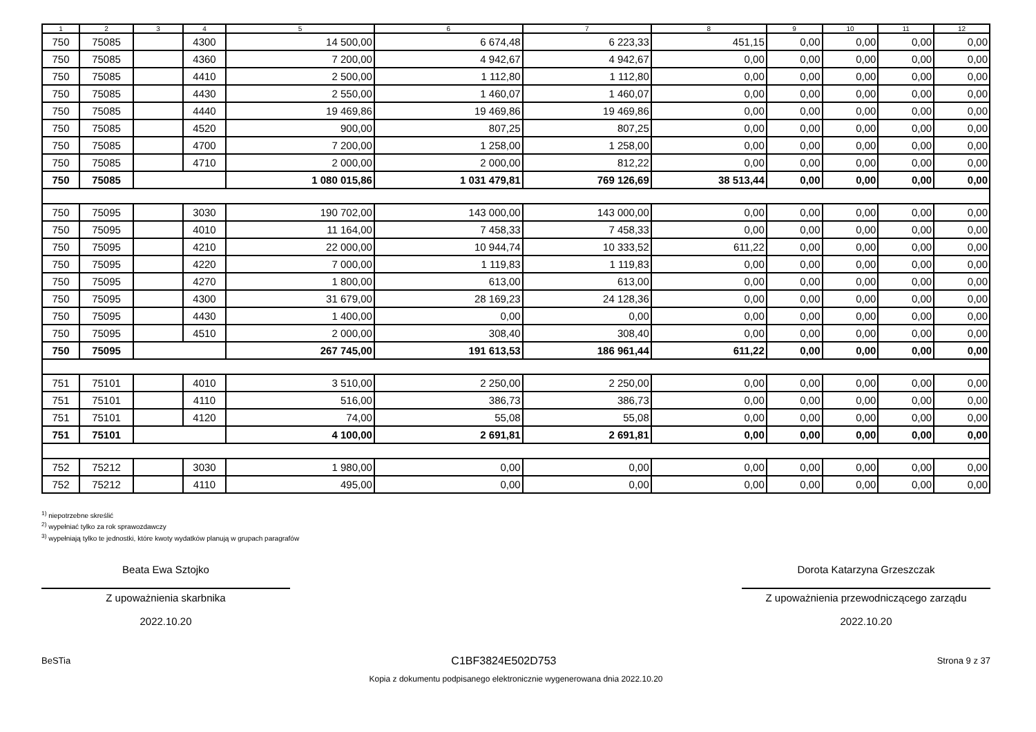| 1 | 2 | 3 | 4 | 5 | 6 | 7 | 8 | 9 | 10 | 11 | 12 |
| --- | --- | --- | --- | --- | --- | --- | --- | --- | --- | --- | --- |
| 750 | 75085 | | 4300 | 14 500,00 | 6 674,48 | 6 223,33 | 451,15 | 0,00 | 0,00 | 0,00 | 0,00 |
| 750 | 75085 | | 4360 | 7 200,00 | 4 942,67 | 4 942,67 | 0,00 | 0,00 | 0,00 | 0,00 | 0,00 |
| 750 | 75085 | | 4410 | 2 500,00 | 1 112,80 | 1 112,80 | 0,00 | 0,00 | 0,00 | 0,00 | 0,00 |
| 750 | 75085 | | 4430 | 2 550,00 | 1 460,07 | 1 460,07 | 0,00 | 0,00 | 0,00 | 0,00 | 0,00 |
| 750 | 75085 | | 4440 | 19 469,86 | 19 469,86 | 19 469,86 | 0,00 | 0,00 | 0,00 | 0,00 | 0,00 |
| 750 | 75085 | | 4520 | 900,00 | 807,25 | 807,25 | 0,00 | 0,00 | 0,00 | 0,00 | 0,00 |
| 750 | 75085 | | 4700 | 7 200,00 | 1 258,00 | 1 258,00 | 0,00 | 0,00 | 0,00 | 0,00 | 0,00 |
| 750 | 75085 | | 4710 | 2 000,00 | 2 000,00 | 812,22 | 0,00 | 0,00 | 0,00 | 0,00 | 0,00 |
| 750 | 75085 | | | 1 080 015,86 | 1 031 479,81 | 769 126,69 | 38 513,44 | 0,00 | 0,00 | 0,00 | 0,00 |
| 750 | 75095 | | 3030 | 190 702,00 | 143 000,00 | 143 000,00 | 0,00 | 0,00 | 0,00 | 0,00 | 0,00 |
| 750 | 75095 | | 4010 | 11 164,00 | 7 458,33 | 7 458,33 | 0,00 | 0,00 | 0,00 | 0,00 | 0,00 |
| 750 | 75095 | | 4210 | 22 000,00 | 10 944,74 | 10 333,52 | 611,22 | 0,00 | 0,00 | 0,00 | 0,00 |
| 750 | 75095 | | 4220 | 7 000,00 | 1 119,83 | 1 119,83 | 0,00 | 0,00 | 0,00 | 0,00 | 0,00 |
| 750 | 75095 | | 4270 | 1 800,00 | 613,00 | 613,00 | 0,00 | 0,00 | 0,00 | 0,00 | 0,00 |
| 750 | 75095 | | 4300 | 31 679,00 | 28 169,23 | 24 128,36 | 0,00 | 0,00 | 0,00 | 0,00 | 0,00 |
| 750 | 75095 | | 4430 | 1 400,00 | 0,00 | 0,00 | 0,00 | 0,00 | 0,00 | 0,00 | 0,00 |
| 750 | 75095 | | 4510 | 2 000,00 | 308,40 | 308,40 | 0,00 | 0,00 | 0,00 | 0,00 | 0,00 |
| 750 | 75095 | | | 267 745,00 | 191 613,53 | 186 961,44 | 611,22 | 0,00 | 0,00 | 0,00 | 0,00 |
| 751 | 75101 | | 4010 | 3 510,00 | 2 250,00 | 2 250,00 | 0,00 | 0,00 | 0,00 | 0,00 | 0,00 |
| 751 | 75101 | | 4110 | 516,00 | 386,73 | 386,73 | 0,00 | 0,00 | 0,00 | 0,00 | 0,00 |
| 751 | 75101 | | 4120 | 74,00 | 55,08 | 55,08 | 0,00 | 0,00 | 0,00 | 0,00 | 0,00 |
| 751 | 75101 | | | 4 100,00 | 2 691,81 | 2 691,81 | 0,00 | 0,00 | 0,00 | 0,00 | 0,00 |
| 752 | 75212 | | 3030 | 1 980,00 | 0,00 | 0,00 | 0,00 | 0,00 | 0,00 | 0,00 | 0,00 |
| 752 | 75212 | | 4110 | 495,00 | 0,00 | 0,00 | 0,00 | 0,00 | 0,00 | 0,00 | 0,00 |
<sup>1)</sup> niepotrzebne skreślić
<sup>2)</sup> wypełniać tylko za rok sprawozdawczy
<sup>3)</sup> wypełniają tylko te jednostki, które kwoty wydatków planują w grupach paragrafów
Beata Ewa Sztojko
Z upoważnienia skarbnika
2022.10.20
Dorota Katarzyna Grzeszczak
Z upoważnienia przewodniczącego zarządu
2022.10.20
BeSTia C1BF3824E502D753 Strona 9 z 37
Kopia z dokumentu podpisanego elektronicznie wygenerowana dnia 2022.10.20